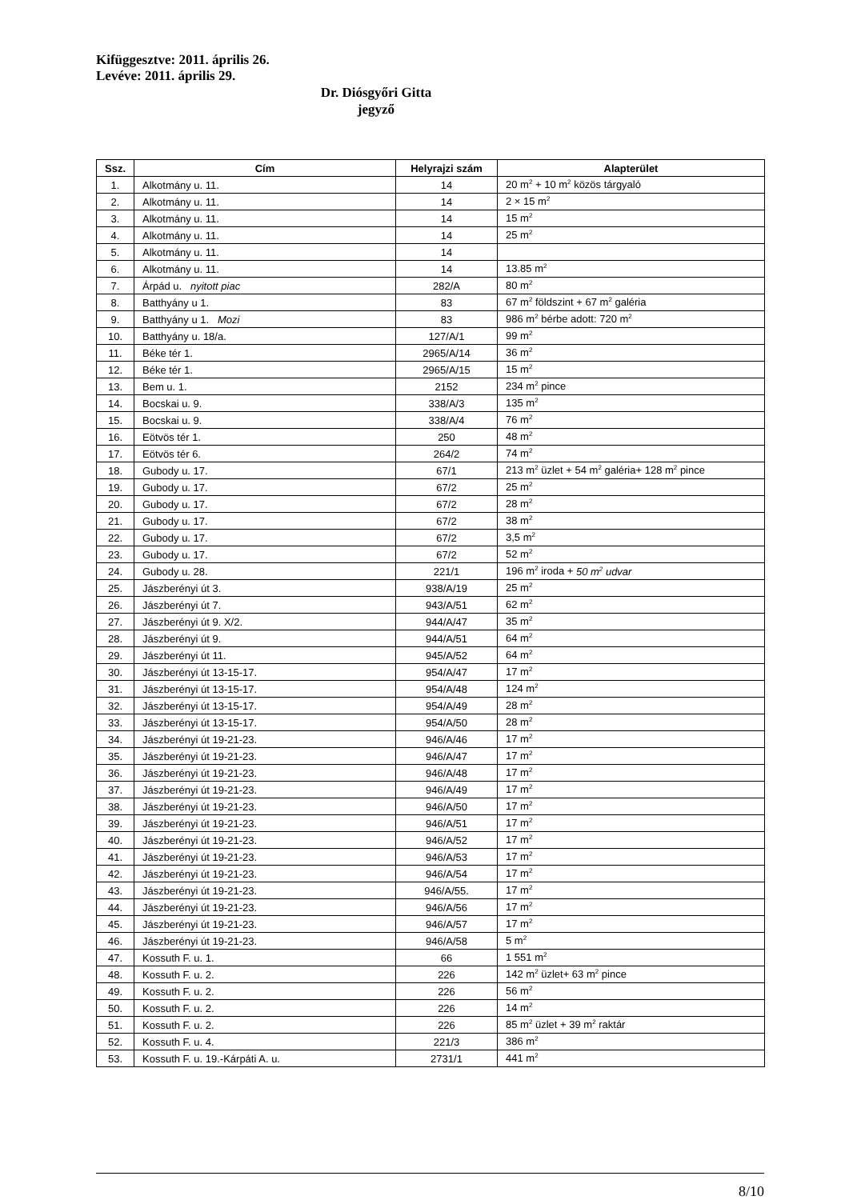Kifüggesztve: 2011. április 26.
Levéve: 2011. április 29.
Dr. Diósgyőri Gitta
jegyző
| Ssz. | Cím | Helyrajzi szám | Alapterület |
| --- | --- | --- | --- |
| 1. | Alkotmány u. 11. | 14 | 20 m<sup>2</sup> + 10 m<sup>2</sup> közös tárgyaló |
| 2. | Alkotmány u. 11. | 14 | 2 × 15 m<sup>2</sup> |
| 3. | Alkotmány u. 11. | 14 | 15 m<sup>2</sup> |
| 4. | Alkotmány u. 11. | 14 | 25 m<sup>2</sup> |
| 5. | Alkotmány u. 11. | 14 | |
| 6. | Alkotmány u. 11. | 14 | 13.85 m<sup>2</sup> |
| 7. | Árpád u. nyitott piac | 282/A | 80 m<sup>2</sup> |
| 8. | Batthyány u 1. | 83 | 67 m<sup>2</sup> földszint + 67 m<sup>2</sup> galéria |
| 9. | Batthyány u 1. Mozi | 83 | 986 m<sup>2</sup> bérbe adott: 720 m<sup>2</sup> |
| 10. | Batthyány u. 18/a. | 127/A/1 | 99 m<sup>2</sup> |
| 11. | Béke tér 1. | 2965/A/14 | 36 m<sup>2</sup> |
| 12. | Béke tér 1. | 2965/A/15 | 15 m<sup>2</sup> |
| 13. | Bem u. 1. | 2152 | 234 m<sup>2</sup> pince |
| 14. | Bocskai u. 9. | 338/A/3 | 135 m<sup>2</sup> |
| 15. | Bocskai u. 9. | 338/A/4 | 76 m<sup>2</sup> |
| 16. | Eötvös tér 1. | 250 | 48 m<sup>2</sup> |
| 17. | Eötvös tér 6. | 264/2 | 74 m<sup>2</sup> |
| 18. | Gubody u. 17. | 67/1 | 213 m<sup>2</sup> üzlet + 54 m<sup>2</sup> galéria+ 128 m<sup>2</sup> pince |
| 19. | Gubody u. 17. | 67/2 | 25 m<sup>2</sup> |
| 20. | Gubody u. 17. | 67/2 | 28 m<sup>2</sup> |
| 21. | Gubody u. 17. | 67/2 | 38 m<sup>2</sup> |
| 22. | Gubody u. 17. | 67/2 | 3,5 m<sup>2</sup> |
| 23. | Gubody u. 17. | 67/2 | 52 m<sup>2</sup> |
| 24. | Gubody u. 28. | 221/1 | 196 m<sup>2</sup> iroda + 50 m<sup>2</sup> udvar |
| 25. | Jászberényi út 3. | 938/A/19 | 25 m<sup>2</sup> |
| 26. | Jászberényi út 7. | 943/A/51 | 62 m<sup>2</sup> |
| 27. | Jászberényi út 9. X/2. | 944/A/47 | 35 m<sup>2</sup> |
| 28. | Jászberényi út 9. | 944/A/51 | 64 m<sup>2</sup> |
| 29. | Jászberényi út 11. | 945/A/52 | 64 m<sup>2</sup> |
| 30. | Jászberényi út 13-15-17. | 954/A/47 | 17 m<sup>2</sup> |
| 31. | Jászberényi út 13-15-17. | 954/A/48 | 124 m<sup>2</sup> |
| 32. | Jászberényi út 13-15-17. | 954/A/49 | 28 m<sup>2</sup> |
| 33. | Jászberényi út 13-15-17. | 954/A/50 | 28 m<sup>2</sup> |
| 34. | Jászberényi út 19-21-23. | 946/A/46 | 17 m<sup>2</sup> |
| 35. | Jászberényi út 19-21-23. | 946/A/47 | 17 m<sup>2</sup> |
| 36. | Jászberényi út 19-21-23. | 946/A/48 | 17 m<sup>2</sup> |
| 37. | Jászberényi út 19-21-23. | 946/A/49 | 17 m<sup>2</sup> |
| 38. | Jászberényi út 19-21-23. | 946/A/50 | 17 m<sup>2</sup> |
| 39. | Jászberényi út 19-21-23. | 946/A/51 | 17 m<sup>2</sup> |
| 40. | Jászberényi út 19-21-23. | 946/A/52 | 17 m<sup>2</sup> |
| 41. | Jászberényi út 19-21-23. | 946/A/53 | 17 m<sup>2</sup> |
| 42. | Jászberényi út 19-21-23. | 946/A/54 | 17 m<sup>2</sup> |
| 43. | Jászberényi út 19-21-23. | 946/A/55. | 17 m<sup>2</sup> |
| 44. | Jászberényi út 19-21-23. | 946/A/56 | 17 m<sup>2</sup> |
| 45. | Jászberényi út 19-21-23. | 946/A/57 | 17 m<sup>2</sup> |
| 46. | Jászberényi út 19-21-23. | 946/A/58 | 5 m<sup>2</sup> |
| 47. | Kossuth F. u. 1. | 66 | 1 551 m<sup>2</sup> |
| 48. | Kossuth F. u. 2. | 226 | 142 m<sup>2</sup> üzlet+ 63 m<sup>2</sup> pince |
| 49. | Kossuth F. u. 2. | 226 | 56 m<sup>2</sup> |
| 50. | Kossuth F. u. 2. | 226 | 14 m<sup>2</sup> |
| 51. | Kossuth F. u. 2. | 226 | 85 m<sup>2</sup> üzlet + 39 m<sup>2</sup> raktár |
| 52. | Kossuth F. u. 4. | 221/3 | 386 m<sup>2</sup> |
| 53. | Kossuth F. u. 19.-Kárpáti A. u. | 2731/1 | 441 m<sup>2</sup> |
8/10